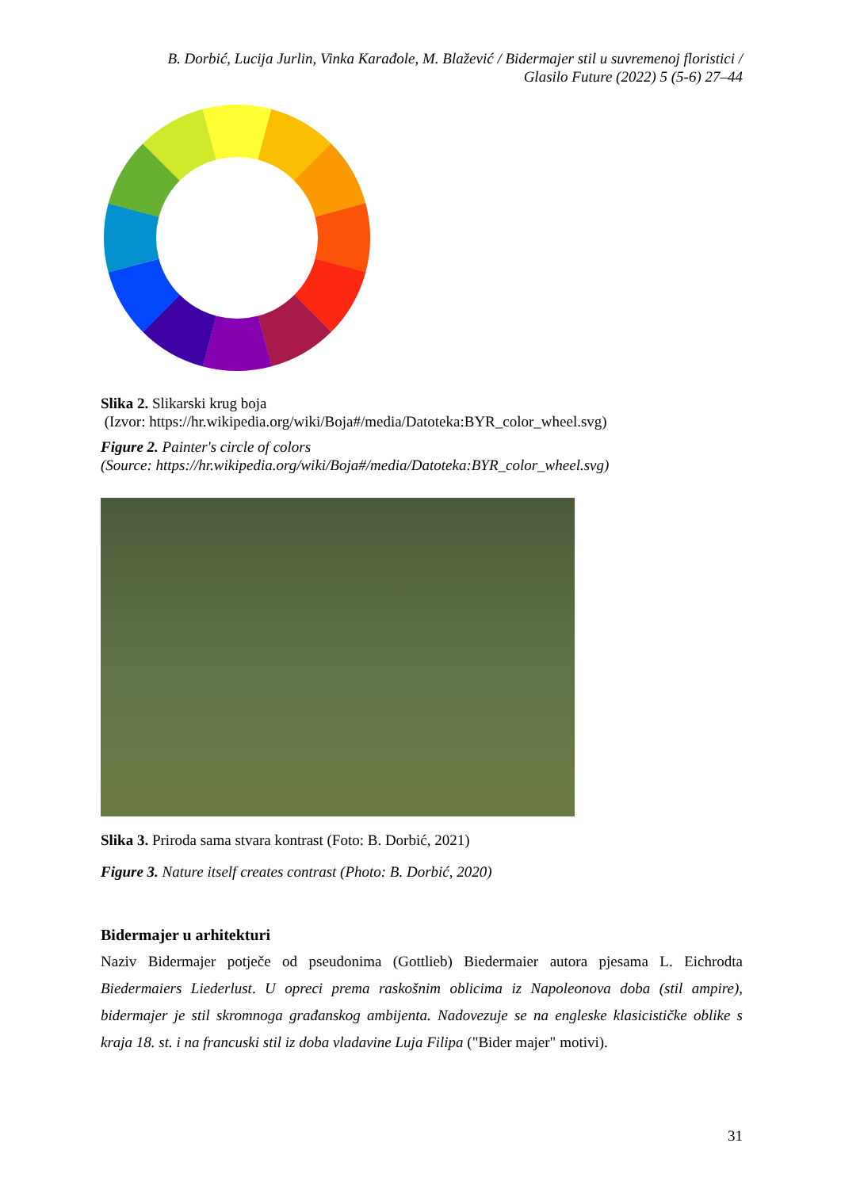B. Dorbić, Lucija Jurlin, Vinka Karađole, M. Blažević / Bidermajer stil u suvremenoj floristici /
Glasilo Future (2022) 5 (5-6) 27–44
Slika 2. Slikarski krug boja
(Izvor: https://hr.wikipedia.org/wiki/Boja#/media/Datoteka:BYR_color_wheel.svg)
Figure 2. Painter's circle of colors
(Source: https://hr.wikipedia.org/wiki/Boja#/media/Datoteka:BYR_color_wheel.svg)
Slika 3. Priroda sama stvara kontrast (Foto: B. Dorbić, 2021)
Figure 3. Nature itself creates contrast (Photo: B. Dorbić, 2020)
Bidermajer u arhitekturi
Naziv Bidermajer potječe od pseudonima (Gottlieb) Biedermaier autora pjesama L. Eichrodta Biedermaiers Liederlust. U opreci prema raskošnim oblicima iz Napoleonova doba (stil ampire), bidermajer je stil skromnoga građanskog ambijenta. Nadovezuje se na engleske klasicističke oblike s kraja 18. st. i na francuski stil iz doba vladavine Luja Filipa ("Bider majer" motivi).
31